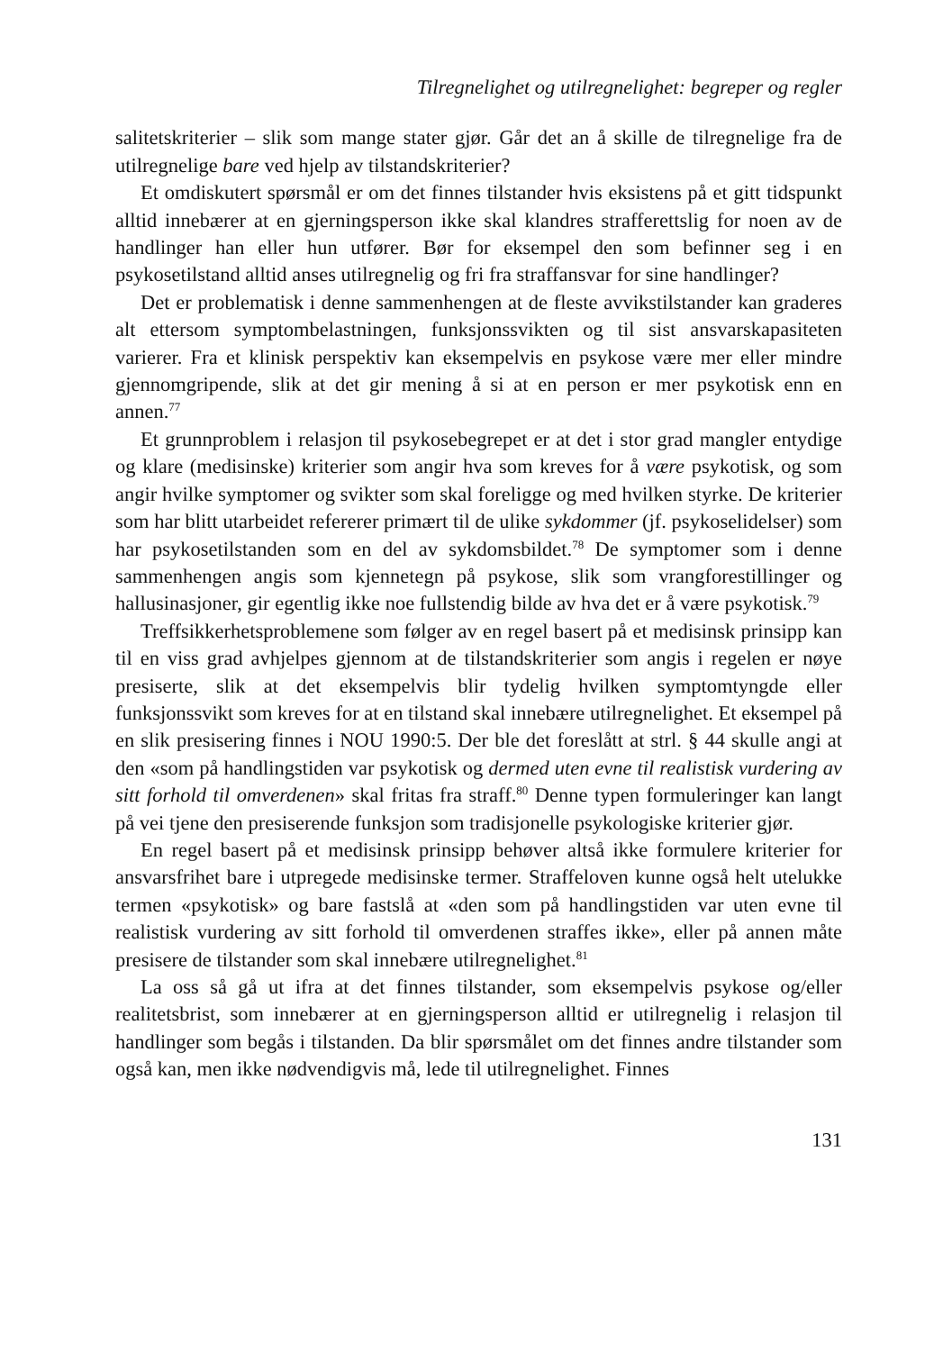Tilregnelighet og utilregnelighet: begreper og regler
salitetskriterier – slik som mange stater gjør. Går det an å skille de tilregnelige fra de utilregnelige bare ved hjelp av tilstandskriterier?
Et omdiskutert spørsmål er om det finnes tilstander hvis eksistens på et gitt tidspunkt alltid innebærer at en gjerningsperson ikke skal klandres strafferettslig for noen av de handlinger han eller hun utfører. Bør for eksempel den som befinner seg i en psykosetilstand alltid anses utilregnelig og fri fra straffansvar for sine handlinger?
Det er problematisk i denne sammenhengen at de fleste avvikstilstander kan graderes alt ettersom symptombelastningen, funksjonssvikten og til sist ansvarskapasiteten varierer. Fra et klinisk perspektiv kan eksempelvis en psykose være mer eller mindre gjennomgripende, slik at det gir mening å si at en person er mer psykotisk enn en annen.<sup>77</sup>
Et grunnproblem i relasjon til psykosebegrepet er at det i stor grad mangler entydige og klare (medisinske) kriterier som angir hva som kreves for å være psykotisk, og som angir hvilke symptomer og svikter som skal foreligge og med hvilken styrke. De kriterier som har blitt utarbeidet refererer primært til de ulike sykdommer (jf. psykoselidelser) som har psykosetilstanden som en del av sykdomsbildet.<sup>78</sup> De symptomer som i denne sammenhengen angis som kjennetegn på psykose, slik som vrangforestillinger og hallusinasjoner, gir egentlig ikke noe fullstendig bilde av hva det er å være psykotisk.<sup>79</sup>
Treffsikkerhetsproblemene som følger av en regel basert på et medisinsk prinsipp kan til en viss grad avhjelpes gjennom at de tilstandskriterier som angis i regelen er nøye presiserte, slik at det eksempelvis blir tydelig hvilken symptomtyngde eller funksjonssvikt som kreves for at en tilstand skal innebære utilregnelighet. Et eksempel på en slik presisering finnes i NOU 1990:5. Der ble det foreslått at strl. § 44 skulle angi at den «som på handlingstiden var psykotisk og dermed uten evne til realistisk vurdering av sitt forhold til omverdenen» skal fritas fra straff.<sup>80</sup> Denne typen formuleringer kan langt på vei tjene den presiserende funksjon som tradisjonelle psykologiske kriterier gjør.
En regel basert på et medisinsk prinsipp behøver altså ikke formulere kriterier for ansvarsfrihet bare i utpregede medisinske termer. Straffeloven kunne også helt utelukke termen «psykotisk» og bare fastslå at «den som på handlingstiden var uten evne til realistisk vurdering av sitt forhold til omverdenen straffes ikke», eller på annen måte presisere de tilstander som skal innebære utilregnelighet.<sup>81</sup>
La oss så gå ut ifra at det finnes tilstander, som eksempelvis psykose og/eller realitetsbrist, som innebærer at en gjerningsperson alltid er utilregnelig i relasjon til handlinger som begås i tilstanden. Da blir spørsmålet om det finnes andre tilstander som også kan, men ikke nødvendigvis må, lede til utilregnelighet. Finnes
131